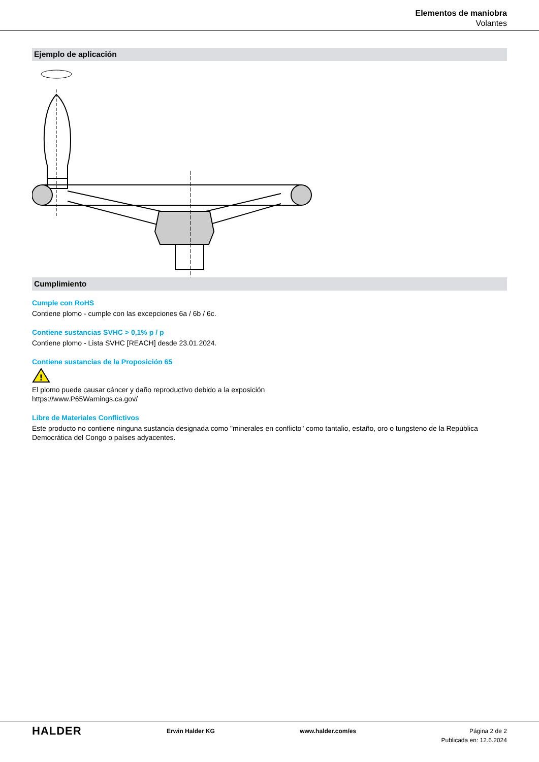Elementos de maniobra
Volantes
Ejemplo de aplicación
Cumplimiento
Cumple con RoHS
Contiene plomo - cumple con las excepciones 6a / 6b / 6c.
Contiene sustancias SVHC > 0,1% p / p
Contiene plomo - Lista SVHC [REACH] desde 23.01.2024.
Contiene sustancias de la Proposición 65
!
El plomo puede causar cáncer y daño reproductivo debido a la exposición
https://www.P65Warnings.ca.gov/
Libre de Materiales Conflictivos
Este producto no contiene ninguna sustancia designada como "minerales en conflicto" como tantalio, estaño, oro o tungsteno de la República Democrática del Congo o países adyacentes.
HALDER
Erwin Halder KG www.halder.com/es Página 2 de 2
Publicada en: 12.6.2024